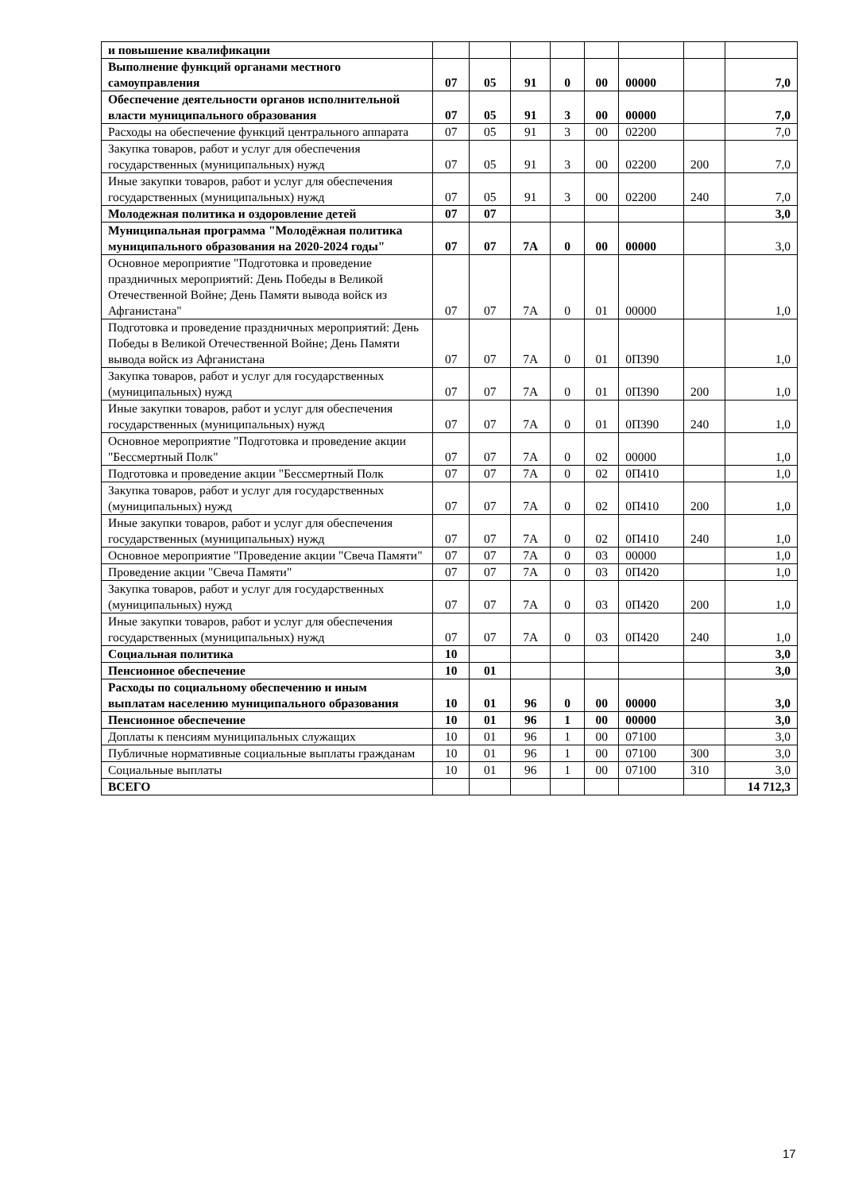| и повышение квалификации | | | | | | | | |
| Выполнение функций органами местного самоуправления | 07 | 05 | 91 | 0 | 00 | 00000 | | 7,0 |
| Обеспечение деятельности органов исполнительной власти муниципального образования | 07 | 05 | 91 | 3 | 00 | 00000 | | 7,0 |
| Расходы на обеспечение функций центрального аппарата | 07 | 05 | 91 | 3 | 00 | 02200 | | 7,0 |
| Закупка товаров, работ и услуг для обеспечения государственных (муниципальных) нужд | 07 | 05 | 91 | 3 | 00 | 02200 | 200 | 7,0 |
| Иные закупки товаров, работ и услуг для обеспечения государственных (муниципальных) нужд | 07 | 05 | 91 | 3 | 00 | 02200 | 240 | 7,0 |
| Молодежная политика и оздоровление детей | 07 | 07 | | | | | | 3,0 |
| Муниципальная программа "Молодёжная политика муниципального образования на 2020-2024 годы" | 07 | 07 | 7А | 0 | 00 | 00000 | | 3,0 |
| Основное мероприятие "Подготовка и проведение праздничных мероприятий: День Победы в Великой Отечественной Войне; День Памяти вывода войск из Афганистана" | 07 | 07 | 7А | 0 | 01 | 00000 | | 1,0 |
| Подготовка и проведение праздничных мероприятий: День Победы в Великой Отечественной Войне; День Памяти вывода войск из Афганистана | 07 | 07 | 7А | 0 | 01 | 0П390 | | 1,0 |
| Закупка товаров, работ и услуг для государственных (муниципальных) нужд | 07 | 07 | 7А | 0 | 01 | 0П390 | 200 | 1,0 |
| Иные закупки товаров, работ и услуг для обеспечения государственных (муниципальных) нужд | 07 | 07 | 7А | 0 | 01 | 0П390 | 240 | 1,0 |
| Основное мероприятие "Подготовка и проведение акции "Бессмертный Полк" | 07 | 07 | 7А | 0 | 02 | 00000 | | 1,0 |
| Подготовка и проведение акции "Бессмертный Полк | 07 | 07 | 7А | 0 | 02 | 0П410 | | 1,0 |
| Закупка товаров, работ и услуг для государственных (муниципальных) нужд | 07 | 07 | 7А | 0 | 02 | 0П410 | 200 | 1,0 |
| Иные закупки товаров, работ и услуг для обеспечения государственных (муниципальных) нужд | 07 | 07 | 7А | 0 | 02 | 0П410 | 240 | 1,0 |
| Основное мероприятие "Проведение акции "Свеча Памяти" | 07 | 07 | 7А | 0 | 03 | 00000 | | 1,0 |
| Проведение акции "Свеча Памяти" | 07 | 07 | 7А | 0 | 03 | 0П420 | | 1,0 |
| Закупка товаров, работ и услуг для государственных (муниципальных) нужд | 07 | 07 | 7А | 0 | 03 | 0П420 | 200 | 1,0 |
| Иные закупки товаров, работ и услуг для обеспечения государственных (муниципальных) нужд | 07 | 07 | 7А | 0 | 03 | 0П420 | 240 | 1,0 |
| Социальная политика | 10 | | | | | | | 3,0 |
| Пенсионное обеспечение | 10 | 01 | | | | | | 3,0 |
| Расходы по социальному обеспечению и иным выплатам населению муниципального образования | 10 | 01 | 96 | 0 | 00 | 00000 | | 3,0 |
| Пенсионное обеспечение | 10 | 01 | 96 | 1 | 00 | 00000 | | 3,0 |
| Доплаты к пенсиям муниципальных служащих | 10 | 01 | 96 | 1 | 00 | 07100 | | 3,0 |
| Публичные нормативные социальные выплаты гражданам | 10 | 01 | 96 | 1 | 00 | 07100 | 300 | 3,0 |
| Социальные выплаты | 10 | 01 | 96 | 1 | 00 | 07100 | 310 | 3,0 |
| ВСЕГО | | | | | | | | 14 712,3 |
17